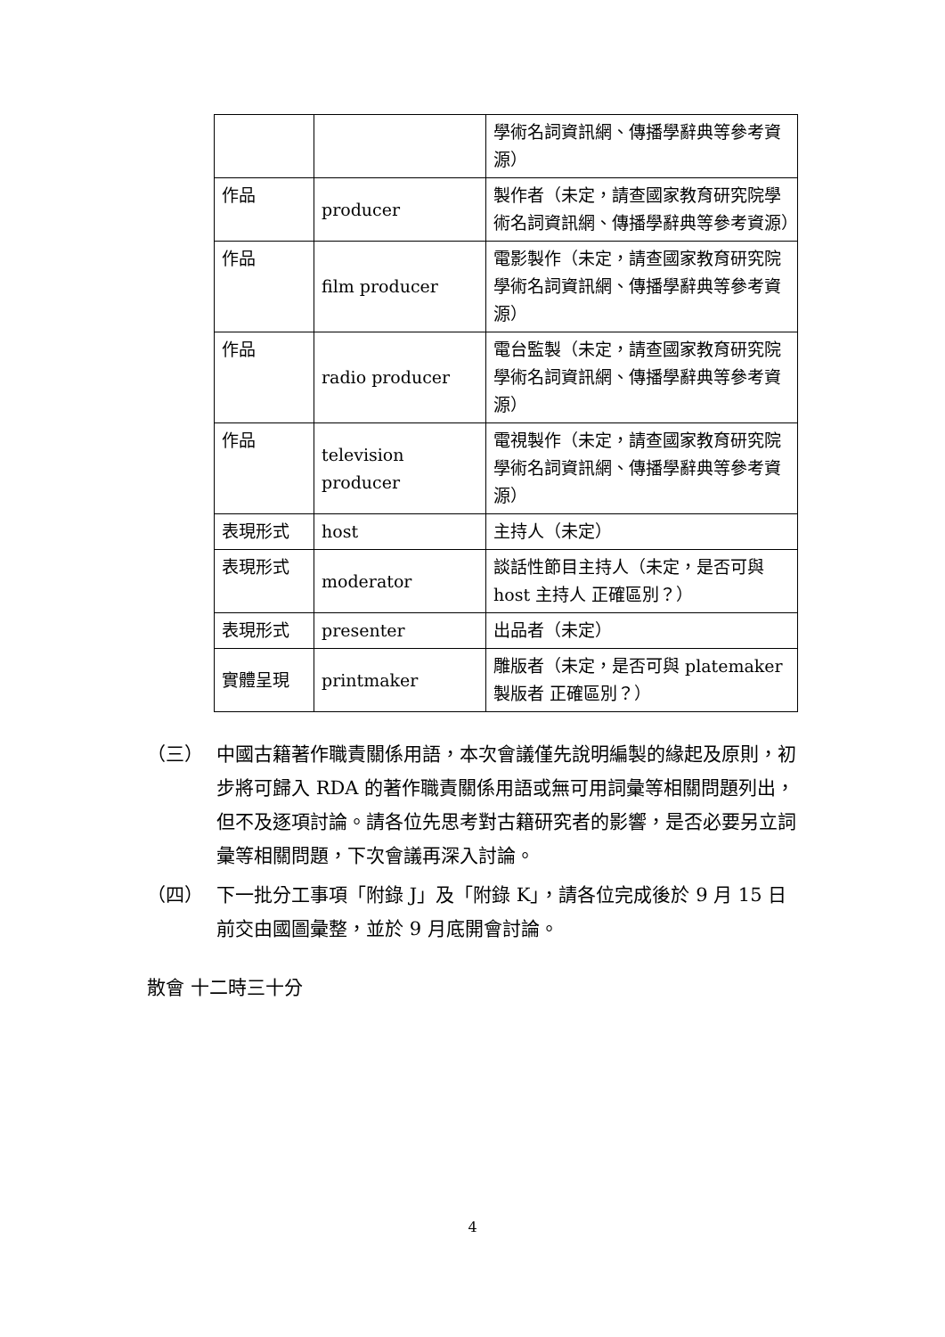| | | 學術名詞資訊網、傳播學辭典等參考資源） |
| 作品 | producer | 製作者（未定，請查國家教育研究院學術名詞資訊網、傳播學辭典等參考資源） |
| 作品 | film producer | 電影製作（未定，請查國家教育研究院學術名詞資訊網、傳播學辭典等參考資源） |
| 作品 | radio producer | 電台監製（未定，請查國家教育研究院學術名詞資訊網、傳播學辭典等參考資源） |
| 作品 | television producer | 電視製作（未定，請查國家教育研究院學術名詞資訊網、傳播學辭典等參考資源） |
| 表現形式 | host | 主持人（未定） |
| 表現形式 | moderator | 談話性節目主持人（未定，是否可與 host 主持人 正確區別？） |
| 表現形式 | presenter | 出品者（未定） |
| 實體呈現 | printmaker | 雕版者（未定，是否可與 platemaker 製版者 正確區別？） |
（三） 中國古籍著作職責關係用語，本次會議僅先說明編製的緣起及原則，初步將可歸入 RDA 的著作職責關係用語或無可用詞彙等相關問題列出，但不及逐項討論。請各位先思考對古籍研究者的影響，是否必要另立詞彙等相關問題，下次會議再深入討論。
（四） 下一批分工事項「附錄 J」及「附錄 K」，請各位完成後於 9 月 15 日前交由國圖彙整，並於 9 月底開會討論。
散會 十二時三十分
4